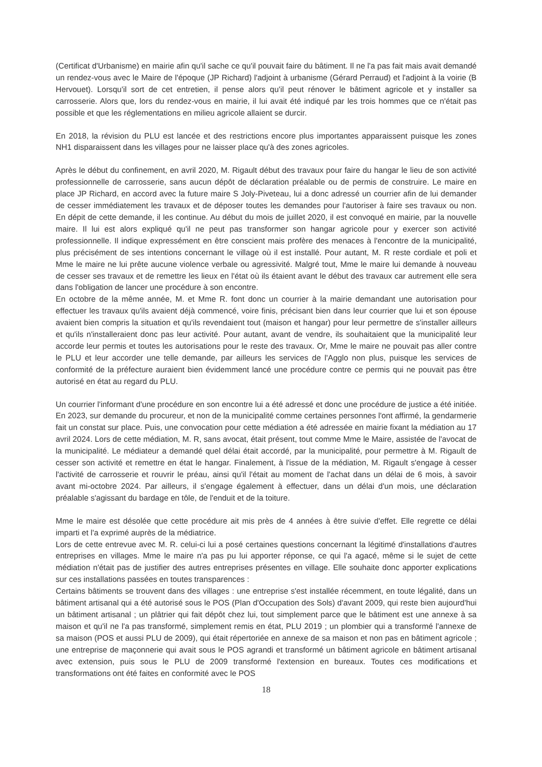(Certificat d'Urbanisme) en mairie afin qu'il sache ce qu'il pouvait faire du bâtiment. Il ne l'a pas fait mais avait demandé un rendez-vous avec le Maire de l'époque (JP Richard) l'adjoint à urbanisme (Gérard Perraud) et l'adjoint à la voirie (B Hervouet). Lorsqu'il sort de cet entretien, il pense alors qu'il peut rénover le bâtiment agricole et y installer sa carrosserie. Alors que, lors du rendez-vous en mairie, il lui avait été indiqué par les trois hommes que ce n'était pas possible et que les réglementations en milieu agricole allaient se durcir.
En 2018, la révision du PLU est lancée et des restrictions encore plus importantes apparaissent puisque les zones NH1 disparaissent dans les villages pour ne laisser place qu'à des zones agricoles.
Après le début du confinement, en avril 2020, M. Rigault début des travaux pour faire du hangar le lieu de son activité professionnelle de carrosserie, sans aucun dépôt de déclaration préalable ou de permis de construire. Le maire en place JP Richard, en accord avec la future maire S Joly-Piveteau, lui a donc adressé un courrier afin de lui demander de cesser immédiatement les travaux et de déposer toutes les demandes pour l'autoriser à faire ses travaux ou non. En dépit de cette demande, il les continue. Au début du mois de juillet 2020, il est convoqué en mairie, par la nouvelle maire. Il lui est alors expliqué qu'il ne peut pas transformer son hangar agricole pour y exercer son activité professionnelle. Il indique expressément en être conscient mais profère des menaces à l'encontre de la municipalité, plus précisément de ses intentions concernant le village où il est installé. Pour autant, M. R reste cordiale et poli et Mme le maire ne lui prête aucune violence verbale ou agressivité. Malgré tout, Mme le maire lui demande à nouveau de cesser ses travaux et de remettre les lieux en l'état où ils étaient avant le début des travaux car autrement elle sera dans l'obligation de lancer une procédure à son encontre.
En octobre de la même année, M. et Mme R. font donc un courrier à la mairie demandant une autorisation pour effectuer les travaux qu'ils avaient déjà commencé, voire finis, précisant bien dans leur courrier que lui et son épouse avaient bien compris la situation et qu'ils revendaient tout (maison et hangar) pour leur permettre de s'installer ailleurs et qu'ils n'installeraient donc pas leur activité. Pour autant, avant de vendre, ils souhaitaient que la municipalité leur accorde leur permis et toutes les autorisations pour le reste des travaux. Or, Mme le maire ne pouvait pas aller contre le PLU et leur accorder une telle demande, par ailleurs les services de l'Agglo non plus, puisque les services de conformité de la préfecture auraient bien évidemment lancé une procédure contre ce permis qui ne pouvait pas être autorisé en état au regard du PLU.
Un courrier l'informant d'une procédure en son encontre lui a été adressé et donc une procédure de justice a été initiée. En 2023, sur demande du procureur, et non de la municipalité comme certaines personnes l'ont affirmé, la gendarmerie fait un constat sur place. Puis, une convocation pour cette médiation a été adressée en mairie fixant la médiation au 17 avril 2024. Lors de cette médiation, M. R, sans avocat, était présent, tout comme Mme le Maire, assistée de l'avocat de la municipalité. Le médiateur a demandé quel délai était accordé, par la municipalité, pour permettre à M. Rigault de cesser son activité et remettre en état le hangar. Finalement, à l'issue de la médiation, M. Rigault s'engage à cesser l'activité de carrosserie et rouvrir le préau, ainsi qu'il l'était au moment de l'achat dans un délai de 6 mois, à savoir avant mi-octobre 2024. Par ailleurs, il s'engage également à effectuer, dans un délai d'un mois, une déclaration préalable s'agissant du bardage en tôle, de l'enduit et de la toiture.
Mme le maire est désolée que cette procédure ait mis près de 4 années à être suivie d'effet. Elle regrette ce délai imparti et l'a exprimé auprès de la médiatrice.
Lors de cette entrevue avec M. R. celui-ci lui a posé certaines questions concernant la légitimé d'installations d'autres entreprises en villages. Mme le maire n'a pas pu lui apporter réponse, ce qui l'a agacé, même si le sujet de cette médiation n'était pas de justifier des autres entreprises présentes en village. Elle souhaite donc apporter explications sur ces installations passées en toutes transparences :
Certains bâtiments se trouvent dans des villages : une entreprise s'est installée récemment, en toute légalité, dans un bâtiment artisanal qui a été autorisé sous le POS (Plan d'Occupation des Sols) d'avant 2009, qui reste bien aujourd'hui un bâtiment artisanal ; un plâtrier qui fait dépôt chez lui, tout simplement parce que le bâtiment est une annexe à sa maison et qu'il ne l'a pas transformé, simplement remis en état, PLU 2019 ; un plombier qui a transformé l'annexe de sa maison (POS et aussi PLU de 2009), qui était répertoriée en annexe de sa maison et non pas en bâtiment agricole ; une entreprise de maçonnerie qui avait sous le POS agrandi et transformé un bâtiment agricole en bâtiment artisanal avec extension, puis sous le PLU de 2009 transformé l'extension en bureaux. Toutes ces modifications et transformations ont été faites en conformité avec le POS
18